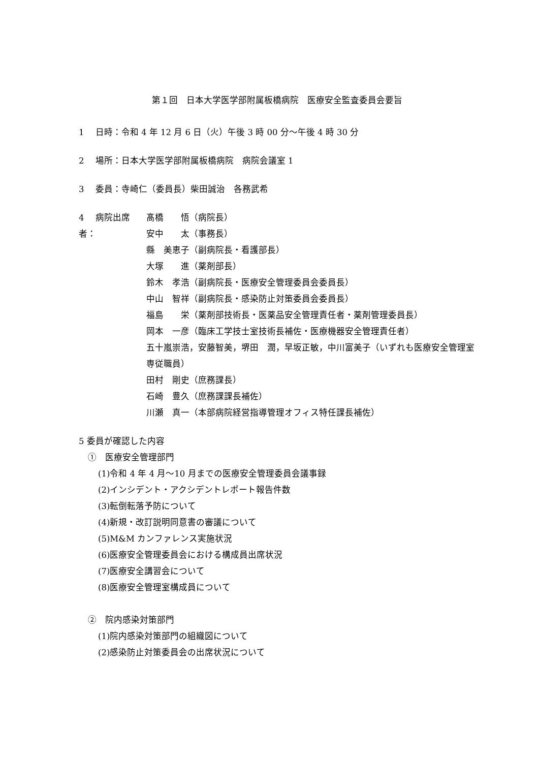第１回　日本大学医学部附属板橋病院　医療安全監査委員会要旨
1　 日時：令和 4 年 12 月 6 日（火）午後 3 時 00 分～午後 4 時 30 分
2　 場所：日本大学医学部附属板橋病院　病院会議室 1
3　 委員：寺崎仁（委員長）柴田誠治　各務武希
4　 病院出席者： 髙橋　　悟（病院長）
安中　　太（事務長）
縣　美恵子（副病院長・看護部長）
大塚　　進（薬剤部長）
鈴木　孝浩（副病院長・医療安全管理委員会委員長）
中山　智祥（副病院長・感染防止対策委員会委員長）
福島　　栄（薬剤部技術長・医薬品安全管理責任者・薬剤管理委員長）
岡本　一彦（臨床工学技士室技術長補佐・医療機器安全管理責任者）
五十嵐崇浩，安藤智美，堺田　潤，早坂正敏，中川富美子（いずれも医療安全管理室専従職員）
田村　剛史（庶務課長）
石崎　豊久（庶務課課長補佐）
川瀬　真一（本部病院経営指導管理オフィス特任課長補佐）
5 委員が確認した内容
①　医療安全管理部門
(1)令和 4 年 4 月～10 月までの医療安全管理委員会議事録
(2)インシデント・アクシデントレポート報告件数
(3)転倒転落予防について
(4)新規・改訂説明同意書の審議について
(5)M&M カンファレンス実施状況
(6)医療安全管理委員会における構成員出席状況
(7)医療安全講習会について
(8)医療安全管理室構成員について
②　院内感染対策部門
(1)院内感染対策部門の組織図について
(2)感染防止対策委員会の出席状況について